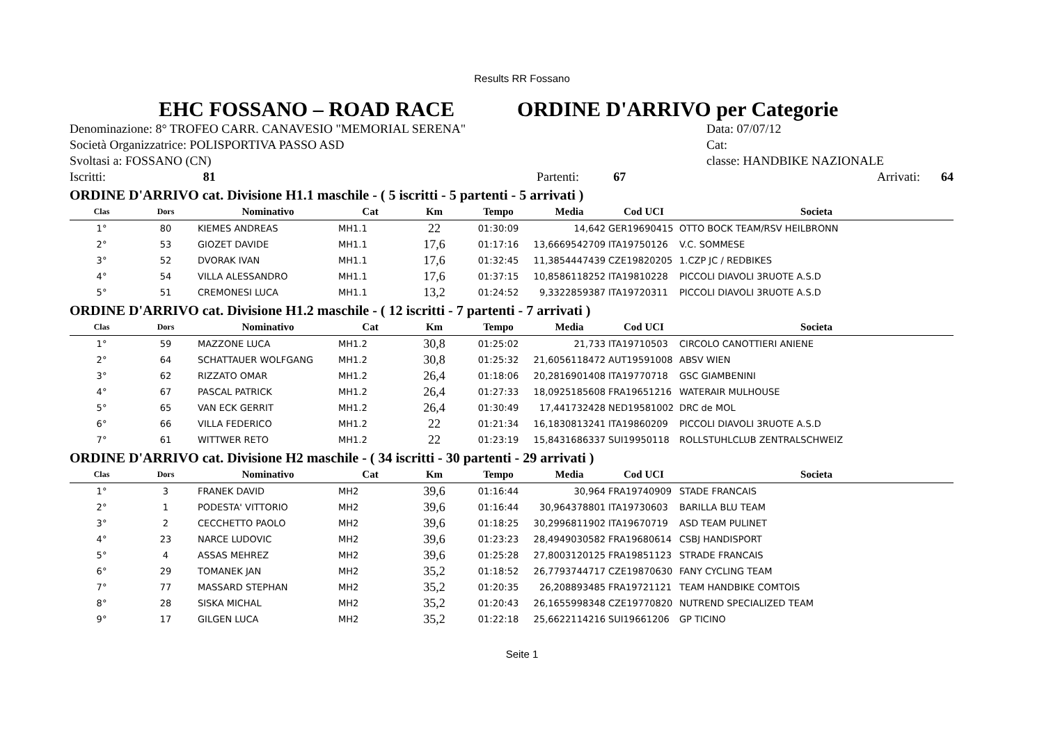Results RR Fossano
EHC FOSSANO – ROAD RACE ORDINE D'ARRIVO per Categorie
Denominazione: 8° TROFEO CARR. CANAVESIO "MEMORIAL SERENA" Data: 07/07/12
Società Organizzatrice: POLISPORTIVA PASSO ASD Cat:
Svoltasi a: FOSSANO (CN) classe: HANDBIKE NAZIONALE
Iscritti: 81 Partenti: 67 Arrivati: 64
ORDINE D'ARRIVO cat. Divisione H1.1 maschile - ( 5 iscritti - 5 partenti - 5 arrivati )
| Clas | Dors | Nominativo | Cat | Km | Tempo | Media | Cod UCI | Societa |
| --- | --- | --- | --- | --- | --- | --- | --- | --- |
| 1° | 80 | KIEMES ANDREAS | MH1.1 | 22 | 01:30:09 | 14,642 | GER19690415 | OTTO BOCK TEAM/RSV HEILBRONN |
| 2° | 53 | GIOZET DAVIDE | MH1.1 | 17,6 | 01:17:16 | 13,6669542709 | ITA19750126 | V.C. SOMMESE |
| 3° | 52 | DVORAK IVAN | MH1.1 | 17,6 | 01:32:45 | 11,3854447439 | CZE19820205 | 1.CZP JC / REDBIKES |
| 4° | 54 | VILLA ALESSANDRO | MH1.1 | 17,6 | 01:37:15 | 10,8586118252 | ITA19810228 | PICCOLI DIAVOLI 3RUOTE A.S.D |
| 5° | 51 | CREMONESI LUCA | MH1.1 | 13,2 | 01:24:52 | 9,3322859387 | ITA19720311 | PICCOLI DIAVOLI 3RUOTE A.S.D |
ORDINE D'ARRIVO cat. Divisione H1.2 maschile - ( 12 iscritti - 7 partenti - 7 arrivati )
| Clas | Dors | Nominativo | Cat | Km | Tempo | Media | Cod UCI | Societa |
| --- | --- | --- | --- | --- | --- | --- | --- | --- |
| 1° | 59 | MAZZONE LUCA | MH1.2 | 30,8 | 01:25:02 | 21,733 | ITA19710503 | CIRCOLO CANOTTIERI ANIENE |
| 2° | 64 | SCHATTAUER WOLFGANG | MH1.2 | 30,8 | 01:25:32 | 21,6056118472 | AUT19591008 | ABSV WIEN |
| 3° | 62 | RIZZATO OMAR | MH1.2 | 26,4 | 01:18:06 | 20,2816901408 | ITA19770718 | GSC GIAMBENINI |
| 4° | 67 | PASCAL PATRICK | MH1.2 | 26,4 | 01:27:33 | 18,0925185608 | FRA19651216 | WATERAIR MULHOUSE |
| 5° | 65 | VAN ECK GERRIT | MH1.2 | 26,4 | 01:30:49 | 17,441732428 | NED19581002 | DRC de MOL |
| 6° | 66 | VILLA FEDERICO | MH1.2 | 22 | 01:21:34 | 16,1830813241 | ITA19860209 | PICCOLI DIAVOLI 3RUOTE A.S.D |
| 7° | 61 | WITTWER RETO | MH1.2 | 22 | 01:23:19 | 15,8431686337 | SUI19950118 | ROLLSTUHLCLUB ZENTRALSCHWEIZ |
ORDINE D'ARRIVO cat. Divisione H2 maschile - ( 34 iscritti - 30 partenti - 29 arrivati )
| Clas | Dors | Nominativo | Cat | Km | Tempo | Media | Cod UCI | Societa |
| --- | --- | --- | --- | --- | --- | --- | --- | --- |
| 1° | 3 | FRANEK DAVID | MH2 | 39,6 | 01:16:44 | 30,964 | FRA19740909 | STADE FRANCAIS |
| 2° | 1 | PODESTA' VITTORIO | MH2 | 39,6 | 01:16:44 | 30,964378801 | ITA19730603 | BARILLA BLU TEAM |
| 3° | 2 | CECCHETTO PAOLO | MH2 | 39,6 | 01:18:25 | 30,2996811902 | ITA19670719 | ASD TEAM PULINET |
| 4° | 23 | NARCE LUDOVIC | MH2 | 39,6 | 01:23:23 | 28,4949030582 | FRA19680614 | CSBJ HANDISPORT |
| 5° | 4 | ASSAS MEHREZ | MH2 | 39,6 | 01:25:28 | 27,8003120125 | FRA19851123 | STRADE FRANCAIS |
| 6° | 29 | TOMANEK JAN | MH2 | 35,2 | 01:18:52 | 26,7793744717 | CZE19870630 | FANY CYCLING TEAM |
| 7° | 77 | MASSARD STEPHAN | MH2 | 35,2 | 01:20:35 | 26,208893485 | FRA19721121 | TEAM HANDBIKE COMTOIS |
| 8° | 28 | SISKA MICHAL | MH2 | 35,2 | 01:20:43 | 26,1655998348 | CZE19770820 | NUTREND SPECIALIZED TEAM |
| 9° | 17 | GILGEN LUCA | MH2 | 35,2 | 01:22:18 | 25,6622114216 | SUI19661206 | GP TICINO |
Seite 1